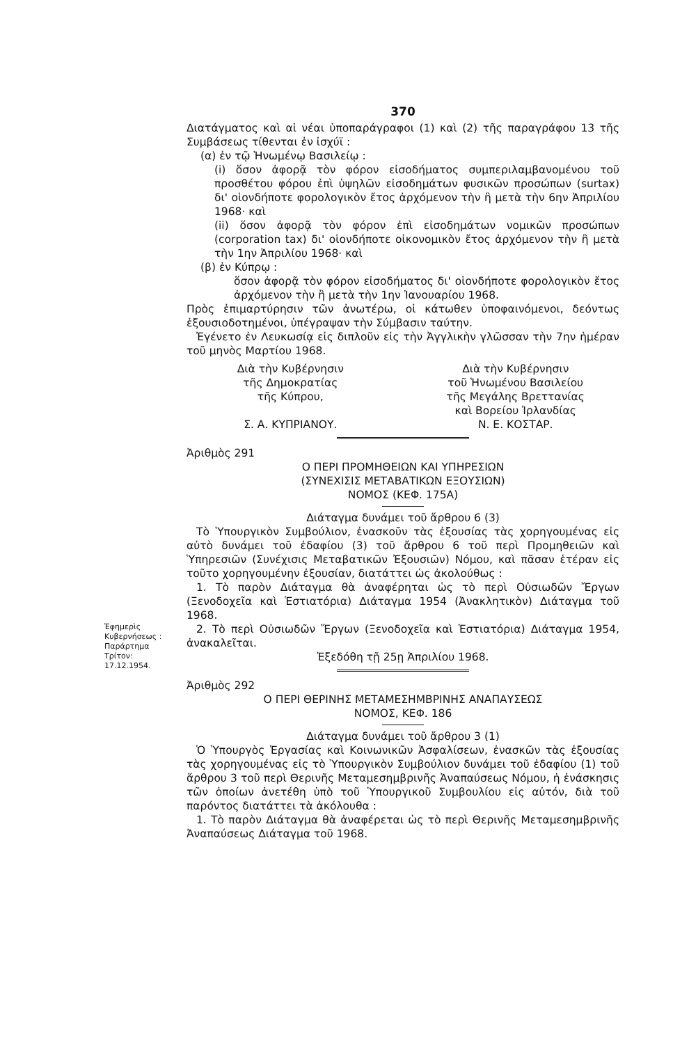370
Διατάγματος καὶ αἱ νέαι ὑποπαράγραφοι (1) καὶ (2) τῆς παραγράφου 13 τῆς Συμβάσεως τίθενται ἐν ἰσχύϊ :
(α) ἐν τῷ Ἡνωμένῳ Βασιλείῳ :
(i) ὅσον ἀφορᾷ τὸν φόρον εἰσοδήματος συμπεριλαμβανομένου τοῦ προσθέτου φόρου ἐπὶ ὑψηλῶν εἰσοδημάτων φυσικῶν προσώπων (surtax) δι' οἱονδήποτε φορολογικὸν ἔτος ἀρχόμενον τὴν ἢ μετὰ τὴν 6ην Ἀπριλίου 1968· καὶ
(ii) ὅσον ἀφορᾷ τὸν φόρον ἐπὶ εἰσοδημάτων νομικῶν προσώπων (corporation tax) δι' οἱονδήποτε οἰκονομικὸν ἔτος ἀρχόμενον τὴν ἢ μετὰ τὴν 1ην Ἀπριλίου 1968· καὶ
(β) ἐν Κύπρῳ :
ὅσον ἀφορᾷ τὸν φόρον εἰσοδήματος δι' οἱονδήποτε φορολογικὸν ἔτος ἀρχόμενον τὴν ἢ μετὰ τὴν 1ην Ἰανουαρίου 1968.
Πρὸς ἐπιμαρτύρησιν τῶν ἀνωτέρω, οἱ κάτωθεν ὑποφαινόμενοι, δεόντως ἐξουσιοδοτημένοι, ὑπέγραψαν τὴν Σύμβασιν ταύτην.
Ἐγένετο ἐν Λευκωσίᾳ εἰς διπλοῦν εἰς τὴν Ἀγγλικὴν γλῶσσαν τὴν 7ην ἡμέραν τοῦ μηνὸς Μαρτίου 1968.
Διὰ τὴν Κυβέρνησιν
τῆς Δημοκρατίας
τῆς Κύπρου,
Σ. Α. ΚΥΠΡΙΑΝΟΥ.
Διὰ τὴν Κυβέρνησιν
τοῦ Ἡνωμένου Βασιλείου
τῆς Μεγάλης Βρεττανίας
καὶ Βορείου Ἰρλανδίας
Ν. Ε. ΚΟΣΤΑΡ.
Ἀριθμὸς 291
Ο ΠΕΡΙ ΠΡΟΜΗΘΕΙΩΝ ΚΑΙ ΥΠΗΡΕΣΙΩΝ
(ΣΥΝΕΧΙΣΙΣ ΜΕΤΑΒΑΤΙΚΩΝ ΕΞΟΥΣΙΩΝ)
ΝΟΜΟΣ (ΚΕΦ. 175Α)
Διάταγμα δυνάμει τοῦ ἄρθρου 6 (3)
Τὸ Ὑπουργικὸν Συμβούλιον, ἐνασκοῦν τὰς ἐξουσίας τὰς χορηγουμένας εἰς αὐτὸ δυνάμει τοῦ ἐδαφίου (3) τοῦ ἄρθρου 6 τοῦ περὶ Προμηθειῶν καὶ Ὑπηρεσιῶν (Συνέχισις Μεταβατικῶν Ἐξουσιῶν) Νόμου, καὶ πᾶσαν ἑτέραν εἰς τοῦτο χορηγουμένην ἐξουσίαν, διατάττει ὡς ἀκολούθως :
1. Τὸ παρὸν Διάταγμα θὰ ἀναφέρηται ὡς τὸ περὶ Οὐσιωδῶν Ἔργων (Ξενοδοχεῖα καὶ Ἑστιατόρια) Διάταγμα 1954 (Ἀνακλητικὸν) Διάταγμα τοῦ 1968.
Ἐφημερὶς Κυβερνήσεως : Παράρτημα Τρίτον: 17.12.1954.
2. Τὸ περὶ Οὐσιωδῶν Ἔργων (Ξενοδοχεῖα καὶ Ἑστιατόρια) Διάταγμα 1954, ἀνακαλεῖται.
Ἐξεδόθη τῇ 25ῃ Ἀπριλίου 1968.
Ἀριθμὸς 292
Ο ΠΕΡΙ ΘΕΡΙΝΗΣ ΜΕΤΑΜΕΣΗΜΒΡΙΝΗΣ ΑΝΑΠΑΥΣΕΩΣ
ΝΟΜΟΣ, ΚΕΦ. 186
Διάταγμα δυνάμει τοῦ ἄρθρου 3 (1)
Ὁ Ὑπουργὸς Ἐργασίας καὶ Κοινωνικῶν Ἀσφαλίσεων, ἐνασκῶν τὰς ἐξουσίας τὰς χορηγουμένας εἰς τὸ Ὑπουργικὸν Συμβούλιον δυνάμει τοῦ ἐδαφίου (1) τοῦ ἄρθρου 3 τοῦ περὶ Θερινῆς Μεταμεσημβρινῆς Ἀναπαύσεως Νόμου, ἡ ἐνάσκησις τῶν ὁποίων ἀνετέθη ὑπὸ τοῦ Ὑπουργικοῦ Συμβουλίου εἰς αὐτόν, διὰ τοῦ παρόντος διατάττει τὰ ἀκόλουθα :
1. Τὸ παρὸν Διάταγμα θὰ ἀναφέρεται ὡς τὸ περὶ Θερινῆς Μεταμεσημβρινῆς Ἀναπαύσεως Διάταγμα τοῦ 1968.